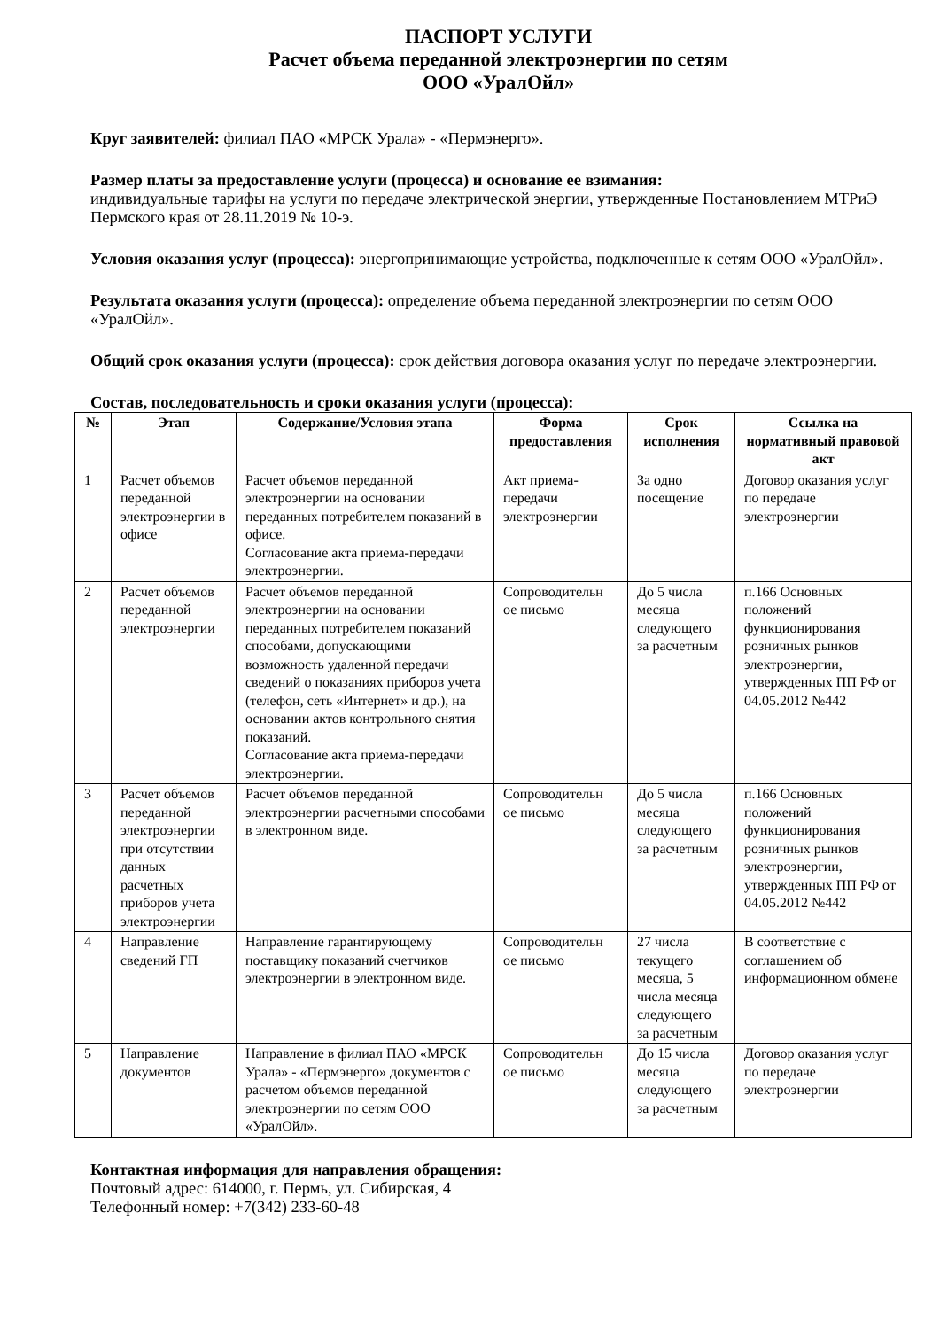ПАСПОРТ УСЛУГИ
Расчет объема переданной электроэнергии по сетям
ООО «УралОйл»
Круг заявителей: филиал ПАО «МРСК Урала» - «Пермэнерго».
Размер платы за предоставление услуги (процесса) и основание ее взимания:
индивидуальные тарифы на услуги по передаче электрической энергии, утвержденные Постановлением МТРиЭ Пермского края от 28.11.2019 № 10-э.
Условия оказания услуг (процесса): энергопринимающие устройства, подключенные к сетям ООО «УралОйл».
Результата оказания услуги (процесса): определение объема переданной электроэнергии по сетям ООО «УралОйл».
Общий срок оказания услуги (процесса): срок действия договора оказания услуг по передаче электроэнергии.
Состав, последовательность и сроки оказания услуги (процесса):
| № | Этап | Содержание/Условия этапа | Форма предоставления | Срок исполнения | Ссылка на нормативный правовой акт |
| --- | --- | --- | --- | --- | --- |
| 1 | Расчет объемов переданной электроэнергии в офисе | Расчет объемов переданной электроэнергии на основании переданных потребителем показаний в офисе. Согласование акта приема-передачи электроэнергии. | Акт приема-передачи электроэнергии | За одно посещение | Договор оказания услуг по передаче электроэнергии |
| 2 | Расчет объемов переданной электроэнергии | Расчет объемов переданной электроэнергии на основании переданных потребителем показаний способами, допускающими возможность удаленной передачи сведений о показаниях приборов учета (телефон, сеть «Интернет» и др.), на основании актов контрольного снятия показаний. Согласование акта приема-передачи электроэнергии. | Сопроводительн ое письмо | До 5 числа месяца следующего за расчетным | п.166 Основных положений функционирования розничных рынков электроэнергии, утвержденных ПП РФ от 04.05.2012 №442 |
| 3 | Расчет объемов переданной электроэнергии при отсутствии данных расчетных приборов учета электроэнергии | Расчет объемов переданной электроэнергии расчетными способами в электронном виде. | Сопроводительн ое письмо | До 5 числа месяца следующего за расчетным | п.166 Основных положений функционирования розничных рынков электроэнергии, утвержденных ПП РФ от 04.05.2012 №442 |
| 4 | Направление сведений ГП | Направление гарантирующему поставщику показаний счетчиков электроэнергии в электронном виде. | Сопроводительн ое письмо | 27 числа текущего месяца, 5 числа месяца следующего за расчетным | В соответствие с соглашением об информационном обмене |
| 5 | Направление документов | Направление в филиал ПАО «МРСК Урала» - «Пермэнерго» документов с расчетом объемов переданной электроэнергии по сетям ООО «УралОйл». | Сопроводительн ое письмо | До 15 числа месяца следующего за расчетным | Договор оказания услуг по передаче электроэнергии |
Контактная информация для направления обращения:
Почтовый адрес: 614000, г. Пермь, ул. Сибирская, 4
Телефонный номер: +7(342) 233-60-48